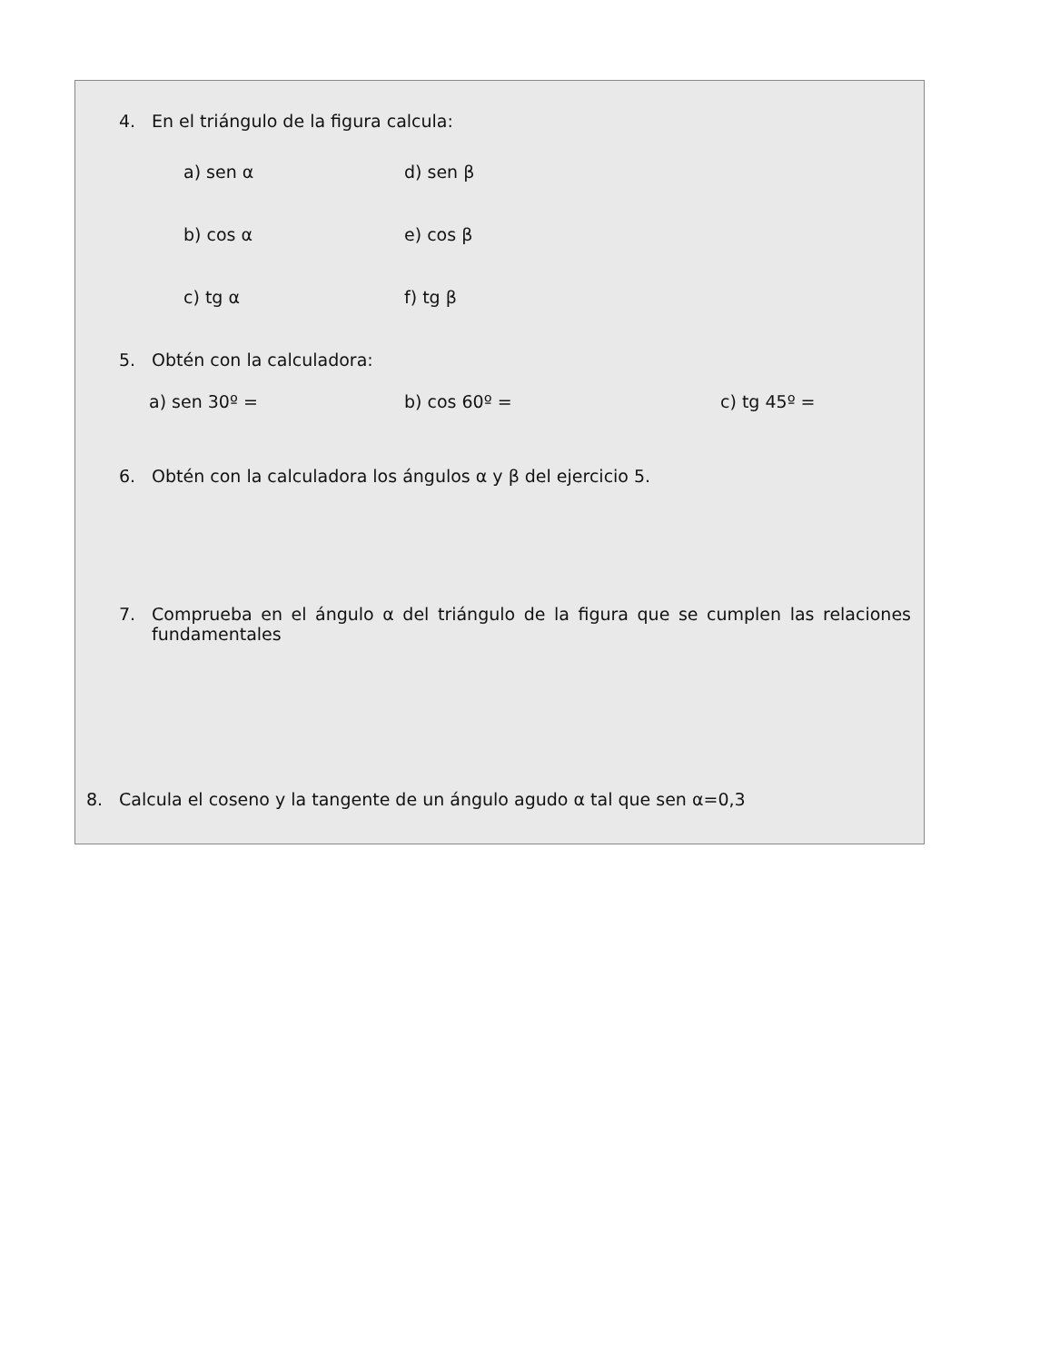4. En el triángulo de la figura calcula:
a) sen α d) sen β
b) cos α e) cos β
c) tg α f) tg β
5. Obtén con la calculadora:
a) sen 30º = b) cos 60º = c) tg 45º =
6. Obtén con la calculadora los ángulos α y β del ejercicio 5.
7. Comprueba en el ángulo α del triángulo de la figura que se cumplen las relaciones fundamentales
8. Calcula el coseno y la tangente de un ángulo agudo α tal que sen α=0,3